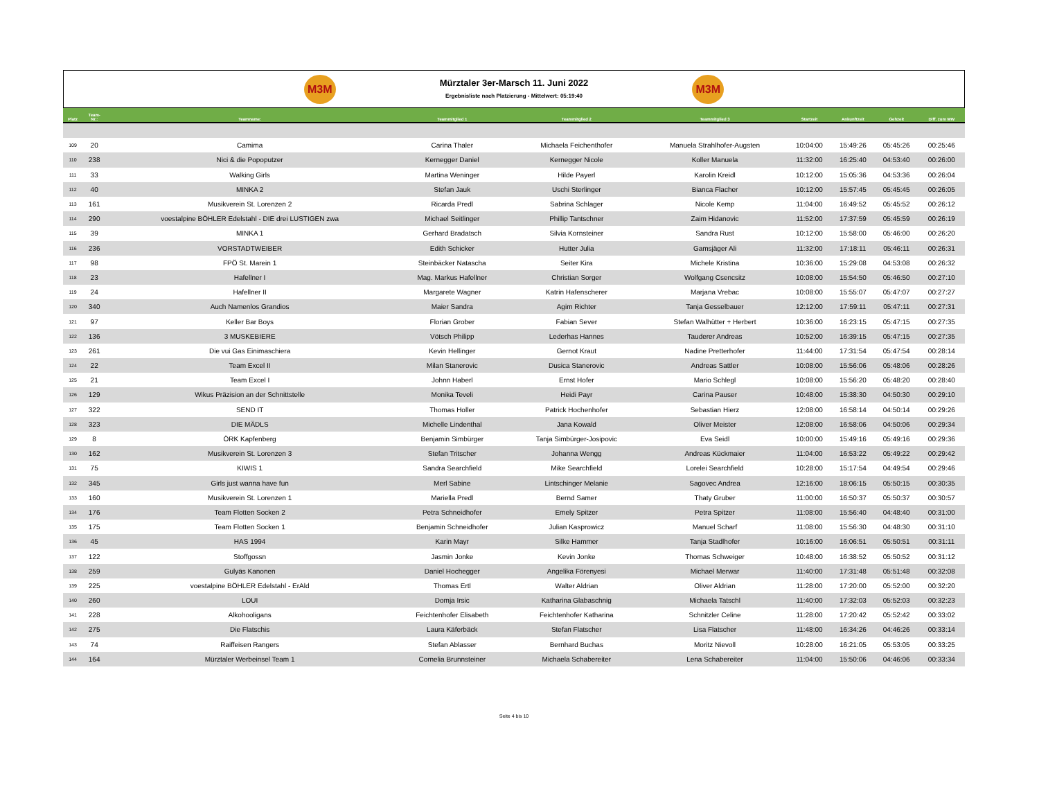M3M
Mürztaler 3er-Marsch 11. Juni 2022
Ergebnisliste nach Platzierung - Mittelwert: 05:19:40
M3M
| Platz | Team- Nr.: | Teamname: | Teammitglied 1 | Teammitglied 2 | Teammitglied 3 | Startzeit | Ankunftzeit | Gehzeit | Diff. zum MW |
| --- | --- | --- | --- | --- | --- | --- | --- | --- | --- |
| 109 | 20 | Camima | Carina Thaler | Michaela Feichenthofer | Manuela Strahlhofer-Augsten | 10:04:00 | 15:49:26 | 05:45:26 | 00:25:46 |
| 110 | 238 | Nici & die Popoputzer | Kernegger Daniel | Kernegger Nicole | Koller Manuela | 11:32:00 | 16:25:40 | 04:53:40 | 00:26:00 |
| 111 | 33 | Walking Girls | Martina Weninger | Hilde Payerl | Karolin Kreidl | 10:12:00 | 15:05:36 | 04:53:36 | 00:26:04 |
| 112 | 40 | MINKA 2 | Stefan Jauk | Uschi Sterlinger | Bianca Flacher | 10:12:00 | 15:57:45 | 05:45:45 | 00:26:05 |
| 113 | 161 | Musikverein St. Lorenzen 2 | Ricarda Predl | Sabrina Schlager | Nicole Kemp | 11:04:00 | 16:49:52 | 05:45:52 | 00:26:12 |
| 114 | 290 | voestalpine BÖHLER Edelstahl - DIE drei LUSTIGEN zwa | Michael Seitlinger | Phillip Tantschner | Zaim Hidanovic | 11:52:00 | 17:37:59 | 05:45:59 | 00:26:19 |
| 115 | 39 | MINKA 1 | Gerhard Bradatsch | Silvia Kornsteiner | Sandra Rust | 10:12:00 | 15:58:00 | 05:46:00 | 00:26:20 |
| 116 | 236 | VORSTADTWEIBER | Edith Schicker | Hutter Julia | Gamsjäger Ali | 11:32:00 | 17:18:11 | 05:46:11 | 00:26:31 |
| 117 | 98 | FPÖ St. Marein 1 | Steinbäcker Natascha | Seiter Kira | Michele Kristina | 10:36:00 | 15:29:08 | 04:53:08 | 00:26:32 |
| 118 | 23 | Hafellner I | Mag. Markus Hafellner | Christian Sorger | Wolfgang Csencsitz | 10:08:00 | 15:54:50 | 05:46:50 | 00:27:10 |
| 119 | 24 | Hafellner II | Margarete Wagner | Katrin Hafenscherer | Marjana Vrebac | 10:08:00 | 15:55:07 | 05:47:07 | 00:27:27 |
| 120 | 340 | Auch Namenlos Grandios | Maier Sandra | Agim Richter | Tanja Gesselbauer | 12:12:00 | 17:59:11 | 05:47:11 | 00:27:31 |
| 121 | 97 | Keller Bar Boys | Florian Grober | Fabian Sever | Stefan Walhütter + Herbert | 10:36:00 | 16:23:15 | 05:47:15 | 00:27:35 |
| 122 | 136 | 3 MUSKEBIERE | Vötsch Philipp | Lederhas Hannes | Tauderer Andreas | 10:52:00 | 16:39:15 | 05:47:15 | 00:27:35 |
| 123 | 261 | Die vui Gas Einimaschiera | Kevin Hellinger | Gernot Kraut | Nadine Pretterhofer | 11:44:00 | 17:31:54 | 05:47:54 | 00:28:14 |
| 124 | 22 | Team Excel II | Milan Stanerovic | Dusica Stanerovic | Andreas Sattler | 10:08:00 | 15:56:06 | 05:48:06 | 00:28:26 |
| 125 | 21 | Team Excel I | Johnn Haberl | Ernst Hofer | Mario Schlegl | 10:08:00 | 15:56:20 | 05:48:20 | 00:28:40 |
| 126 | 129 | Wikus Präzision an der Schnittstelle | Monika Teveli | Heidi Payr | Carina Pauser | 10:48:00 | 15:38:30 | 04:50:30 | 00:29:10 |
| 127 | 322 | SEND IT | Thomas Holler | Patrick Hochenhofer | Sebastian Hierz | 12:08:00 | 16:58:14 | 04:50:14 | 00:29:26 |
| 128 | 323 | DIE MÄDLS | Michelle Lindenthal | Jana Kowald | Oliver Meister | 12:08:00 | 16:58:06 | 04:50:06 | 00:29:34 |
| 129 | 8 | ÖRK Kapfenberg | Benjamin Simbürger | Tanja Simbürger-Josipovic | Eva Seidl | 10:00:00 | 15:49:16 | 05:49:16 | 00:29:36 |
| 130 | 162 | Musikverein St. Lorenzen 3 | Stefan Tritscher | Johanna Wengg | Andreas Kückmaier | 11:04:00 | 16:53:22 | 05:49:22 | 00:29:42 |
| 131 | 75 | KIWIS 1 | Sandra Searchfield | Mike Searchfield | Lorelei Searchfield | 10:28:00 | 15:17:54 | 04:49:54 | 00:29:46 |
| 132 | 345 | Girls just wanna have fun | Merl Sabine | Lintschinger Melanie | Sagovec Andrea | 12:16:00 | 18:06:15 | 05:50:15 | 00:30:35 |
| 133 | 160 | Musikverein St. Lorenzen 1 | Mariella Predl | Bernd Samer | Thaty Gruber | 11:00:00 | 16:50:37 | 05:50:37 | 00:30:57 |
| 134 | 176 | Team Flotten Socken 2 | Petra Schneidhofer | Emely Spitzer | Petra Spitzer | 11:08:00 | 15:56:40 | 04:48:40 | 00:31:00 |
| 135 | 175 | Team Flotten Socken 1 | Benjamin Schneidhofer | Julian Kasprowicz | Manuel Scharf | 11:08:00 | 15:56:30 | 04:48:30 | 00:31:10 |
| 136 | 45 | HAS 1994 | Karin Mayr | Silke Hammer | Tanja Stadlhofer | 10:16:00 | 16:06:51 | 05:50:51 | 00:31:11 |
| 137 | 122 | Stoffgossn | Jasmin Jonke | Kevin Jonke | Thomas Schweiger | 10:48:00 | 16:38:52 | 05:50:52 | 00:31:12 |
| 138 | 259 | Gulyäs Kanonen | Daniel Hochegger | Angelika Förenyesi | Michael Merwar | 11:40:00 | 17:31:48 | 05:51:48 | 00:32:08 |
| 139 | 225 | voestalpine BÖHLER Edelstahl - ErAld | Thomas Ertl | Walter Aldrian | Oliver Aldrian | 11:28:00 | 17:20:00 | 05:52:00 | 00:32:20 |
| 140 | 260 | LOUI | Domja Irsic | Katharina Glabaschnig | Michaela Tatschl | 11:40:00 | 17:32:03 | 05:52:03 | 00:32:23 |
| 141 | 228 | Alkohooligans | Feichtenhofer Elisabeth | Feichtenhofer Katharina | Schnitzler Celine | 11:28:00 | 17:20:42 | 05:52:42 | 00:33:02 |
| 142 | 275 | Die Flatschis | Laura Käferbäck | Stefan Flatscher | Lisa Flatscher | 11:48:00 | 16:34:26 | 04:46:26 | 00:33:14 |
| 143 | 74 | Raiffeisen Rangers | Stefan Ablasser | Bernhard Buchas | Moritz Nievoll | 10:28:00 | 16:21:05 | 05:53:05 | 00:33:25 |
| 144 | 164 | Mürztaler Werbeinsel Team 1 | Cornelia Brunnsteiner | Michaela Schabereiter | Lena Schabereiter | 11:04:00 | 15:50:06 | 04:46:06 | 00:33:34 |
Seite 4 bis 10